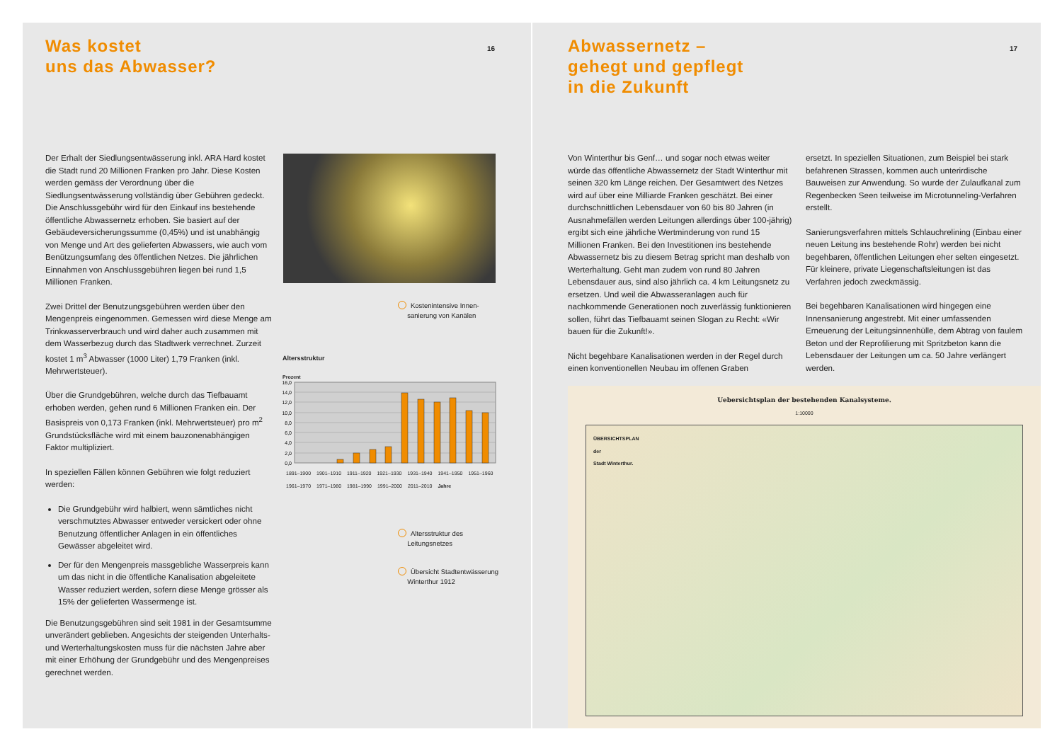Was kostet
uns das Abwasser?
16
Der Erhalt der Siedlungsentwässerung inkl. ARA Hard kostet die Stadt rund 20 Millionen Franken pro Jahr. Diese Kosten werden gemäss der Verordnung über die Siedlungsentwässerung vollständig über Gebühren gedeckt. Die Anschlussgebühr wird für den Einkauf ins bestehende öffentliche Abwassernetz erhoben. Sie basiert auf der Gebäudeversicherungssumme (0,45%) und ist unabhängig von Menge und Art des gelieferten Abwassers, wie auch vom Benützungsumfang des öffentlichen Netzes. Die jährlichen Einnahmen von Anschlussgebühren liegen bei rund 1,5 Millionen Franken.
Zwei Drittel der Benutzungsgebühren werden über den Mengenpreis eingenommen. Gemessen wird diese Menge am Trinkwasserverbrauch und wird daher auch zusammen mit dem Wasserbezug durch das Stadtwerk verrechnet. Zurzeit kostet 1 m<sup>3</sup> Abwasser (1000 Liter) 1,79 Franken (inkl. Mehrwertsteuer).
Über die Grundgebühren, welche durch das Tiefbauamt erhoben werden, gehen rund 6 Millionen Franken ein. Der Basispreis von 0,173 Franken (inkl. Mehrwertsteuer) pro m<sup>2</sup> Grundstücksfläche wird mit einem bauzonenabhängigen Faktor multipliziert.
In speziellen Fällen können Gebühren wie folgt reduziert werden:
Die Grundgebühr wird halbiert, wenn sämtliches nicht verschmutztes Abwasser entweder versickert oder ohne Benutzung öffentlicher Anlagen in ein öffentliches Gewässer abgeleitet wird.
Der für den Mengenpreis massgebliche Wasserpreis kann um das nicht in die öffentliche Kanalisation abgeleitete Wasser reduziert werden, sofern diese Menge grösser als 15% der gelieferten Wassermenge ist.
Die Benutzungsgebühren sind seit 1981 in der Gesamtsumme unverändert geblieben. Angesichts der steigenden Unterhalts- und Werterhaltungskosten muss für die nächsten Jahre aber mit einer Erhöhung der Grundgebühr und des Mengenpreises gerechnet werden.
Kostenintensive Innen-
sanierung von Kanälen
Altersstruktur
Prozent
16,0
14,0
12,0
10,0
8,0
6,0
4,0
2,0
0,0
1891–1900 1901–1910 1911–1920 1921–1930 1931–1940 1941–1950 1951–1960 1961–1970 1971–1980 1981–1990 1991–2000 2011–2010 Jahre
Altersstruktur des
Leitungsnetzes
Übersicht Stadtentwässerung
Winterthur 1912
Abwassernetz –
gehegt und gepflegt
in die Zukunft
17
Von Winterthur bis Genf… und sogar noch etwas weiter würde das öffentliche Abwassernetz der Stadt Winterthur mit seinen 320 km Länge reichen. Der Gesamtwert des Netzes wird auf über eine Milliarde Franken geschätzt. Bei einer durchschnittlichen Lebensdauer von 60 bis 80 Jahren (in Ausnahmefällen werden Leitungen allerdings über 100-jährig) ergibt sich eine jährliche Wertminderung von rund 15 Millionen Franken. Bei den Investitionen ins bestehende Abwassernetz bis zu diesem Betrag spricht man deshalb von Werterhaltung. Geht man zudem von rund 80 Jahren Lebensdauer aus, sind also jährlich ca. 4 km Leitungsnetz zu ersetzen. Und weil die Abwasseranlagen auch für nachkommende Generationen noch zuverlässig funktionieren sollen, führt das Tiefbauamt seinen Slogan zu Recht: «Wir bauen für die Zukunft!».
Nicht begehbare Kanalisationen werden in der Regel durch einen konventionellen Neubau im offenen Graben
ersetzt. In speziellen Situationen, zum Beispiel bei stark befahrenen Strassen, kommen auch unterirdische Bauweisen zur Anwendung. So wurde der Zulaufkanal zum Regenbecken Seen teilweise im Microtunneling-Verfahren erstellt.
Sanierungsverfahren mittels Schlauchrelining (Einbau einer neuen Leitung ins bestehende Rohr) werden bei nicht begehbaren, öffentlichen Leitungen eher selten eingesetzt. Für kleinere, private Liegenschaftsleitungen ist das Verfahren jedoch zweckmässig.
Bei begehbaren Kanalisationen wird hingegen eine Innensanierung angestrebt. Mit einer umfassenden Erneuerung der Leitungsinnenhülle, dem Abtrag von faulem Beton und der Reprofilierung mit Spritzbeton kann die Lebensdauer der Leitungen um ca. 50 Jahre verlängert werden.
Uebersichtsplan der bestehenden Kanalsysteme.
1:10000
ÜBERSICHTSPLAN
der
Stadt Winterthur.